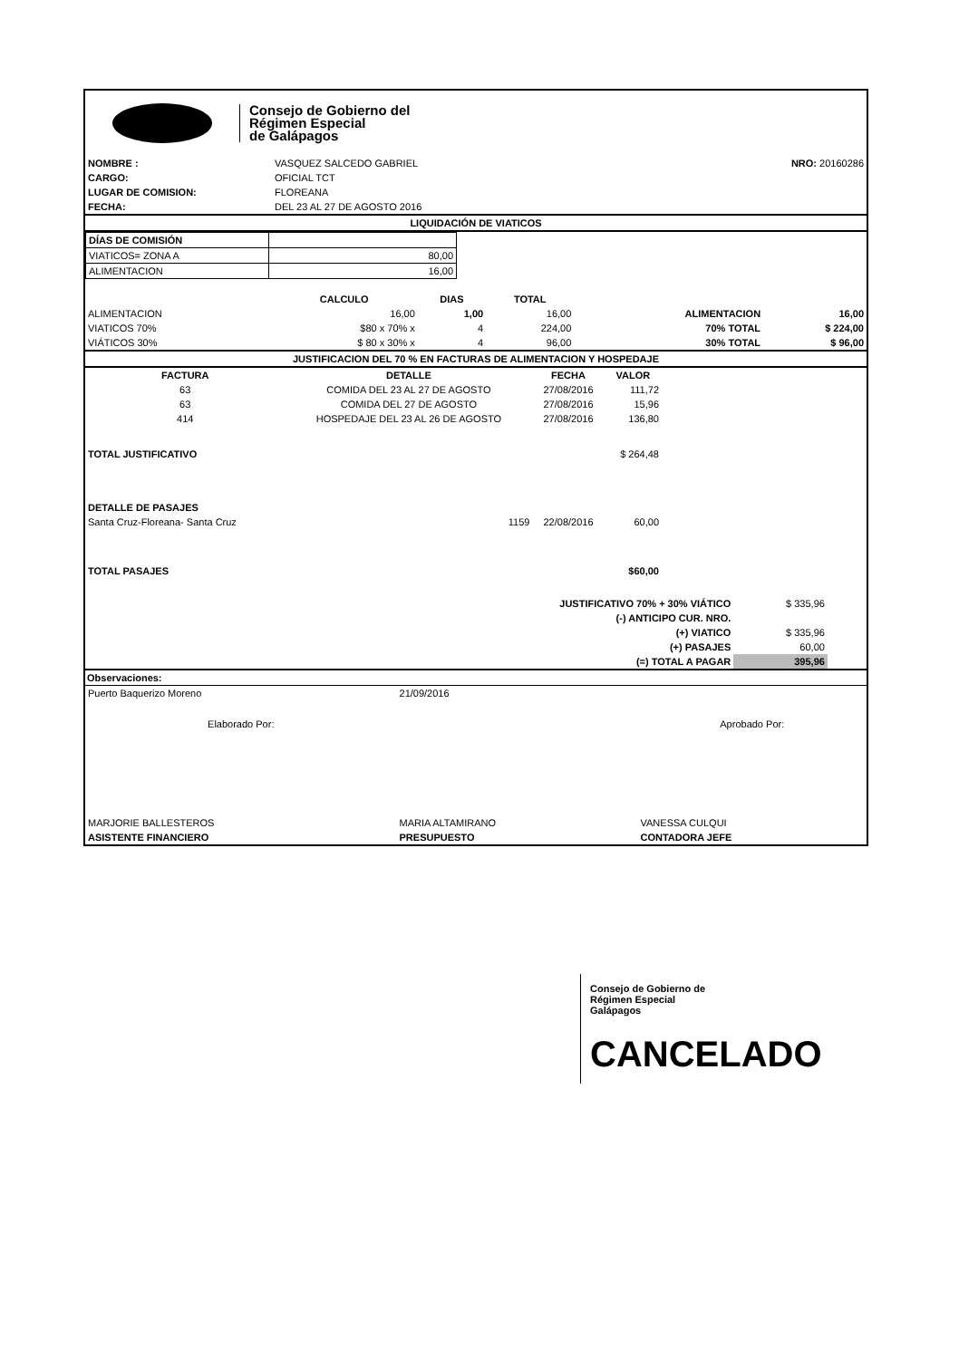Consejo de Gobierno del
Régimen Especial
de Galápagos
| NOMBRE : | VASQUEZ SALCEDO GABRIEL | NRO: 20160286 |
| CARGO: | OFICIAL TCT | |
| LUGAR DE COMISION: | FLOREANA | |
| FECHA: | DEL 23 AL 27 DE AGOSTO 2016 | |
LIQUIDACIÓN DE VIATICOS
| DÍAS DE COMISIÓN | |
| VIATICOS= ZONA A | 80,00 |
| ALIMENTACION | 16,00 |
| | CALCULO | DIAS | TOTAL | | |
| --- | --- | --- | --- | --- | --- |
| ALIMENTACION | 16,00 | 1,00 | 16,00 | ALIMENTACION | 16,00 |
| VIATICOS 70% | $80 x 70% x | 4 | 224,00 | 70% TOTAL | $ 224,00 |
| VIÁTICOS 30% | $ 80 x 30% x | 4 | 96,00 | 30% TOTAL | $ 96,00 |
JUSTIFICACION DEL 70 % EN FACTURAS DE ALIMENTACION Y HOSPEDAJE
| FACTURA | DETALLE | FECHA | VALOR | |
| --- | --- | --- | --- | --- |
| 63 | COMIDA DEL 23 AL 27 DE AGOSTO | 27/08/2016 | 111,72 | |
| 63 | COMIDA DEL 27 DE AGOSTO | 27/08/2016 | 15,96 | |
| 414 | HOSPEDAJE DEL 23 AL 26 DE AGOSTO | 27/08/2016 | 136,80 | |
| TOTAL JUSTIFICATIVO | | | $ 264,48 | |
| DETALLE DE PASAJES | | | | |
| Santa Cruz-Floreana- Santa Cruz | 1159 | 22/08/2016 | 60,00 | |
| TOTAL PASAJES | | | $60,00 | |
| JUSTIFICATIVO 70% + 30% VIÁTICO | $ 335,96 |
| (-) ANTICIPO CUR. NRO. | |
| (+) VIATICO | $ 335,96 |
| (+) PASAJES | 60,00 |
| (=) TOTAL A PAGAR | 395,96 |
Observaciones:
| Puerto Baquerizo Moreno | 21/09/2016 | |
| Elaborado Por: | | Aprobado Por: |
| MARJORIE BALLESTEROS | MARIA ALTAMIRANO | VANESSA CULQUI |
| ASISTENTE FINANCIERO | PRESUPUESTO | CONTADORA JEFE |
Consejo de Gobierno de
Régimen Especial
Galápagos
CANCELADO